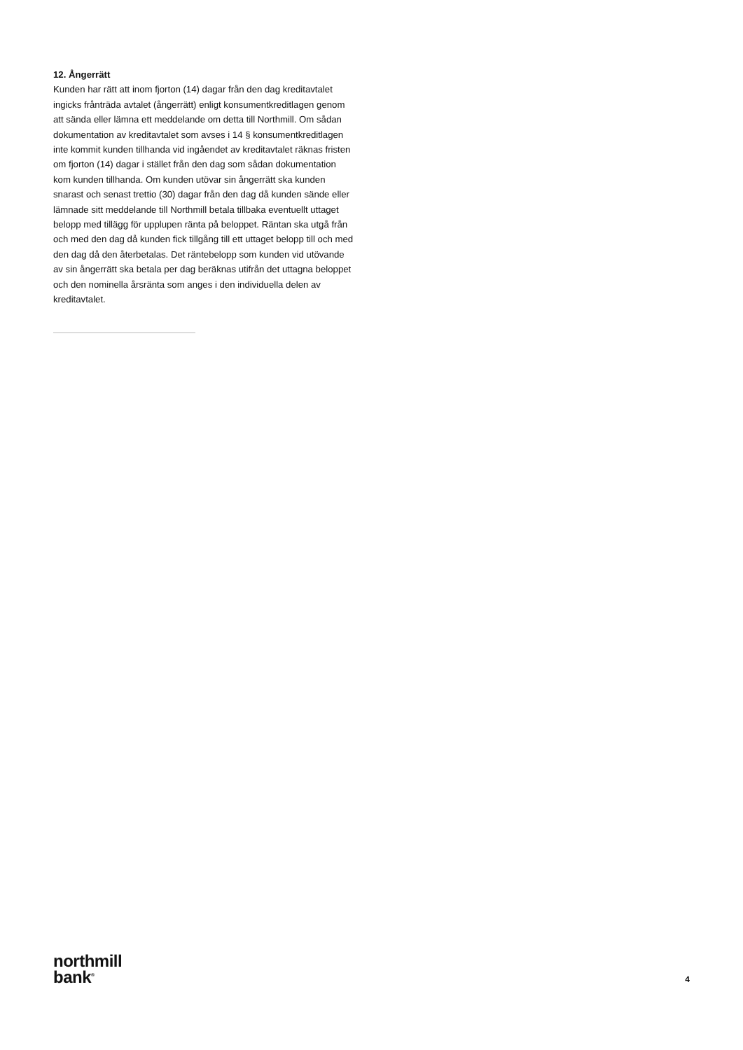12. Ångerrätt
Kunden har rätt att inom fjorton (14) dagar från den dag kreditavtalet ingicks frånträda avtalet (ångerrätt) enligt konsumentkreditlagen genom att sända eller lämna ett meddelande om detta till Northmill. Om sådan dokumentation av kreditavtalet som avses i 14 § konsumentkreditlagen inte kommit kunden tillhanda vid ingåendet av kreditavtalet räknas fristen om fjorton (14) dagar i stället från den dag som sådan dokumentation kom kunden tillhanda. Om kunden utövar sin ångerrätt ska kunden snarast och senast trettio (30) dagar från den dag då kunden sände eller lämnade sitt meddelande till Northmill betala tillbaka eventuellt uttaget belopp med tillägg för upplupen ränta på beloppet. Räntan ska utgå från och med den dag då kunden fick tillgång till ett uttaget belopp till och med den dag då den återbetalas. Det räntebelopp som kunden vid utövande av sin ångerrätt ska betala per dag beräknas utifrån det uttagna beloppet och den nominella årsränta som anges i den individuella delen av kreditavtalet.
northmill
bank<sup>®</sup>
4